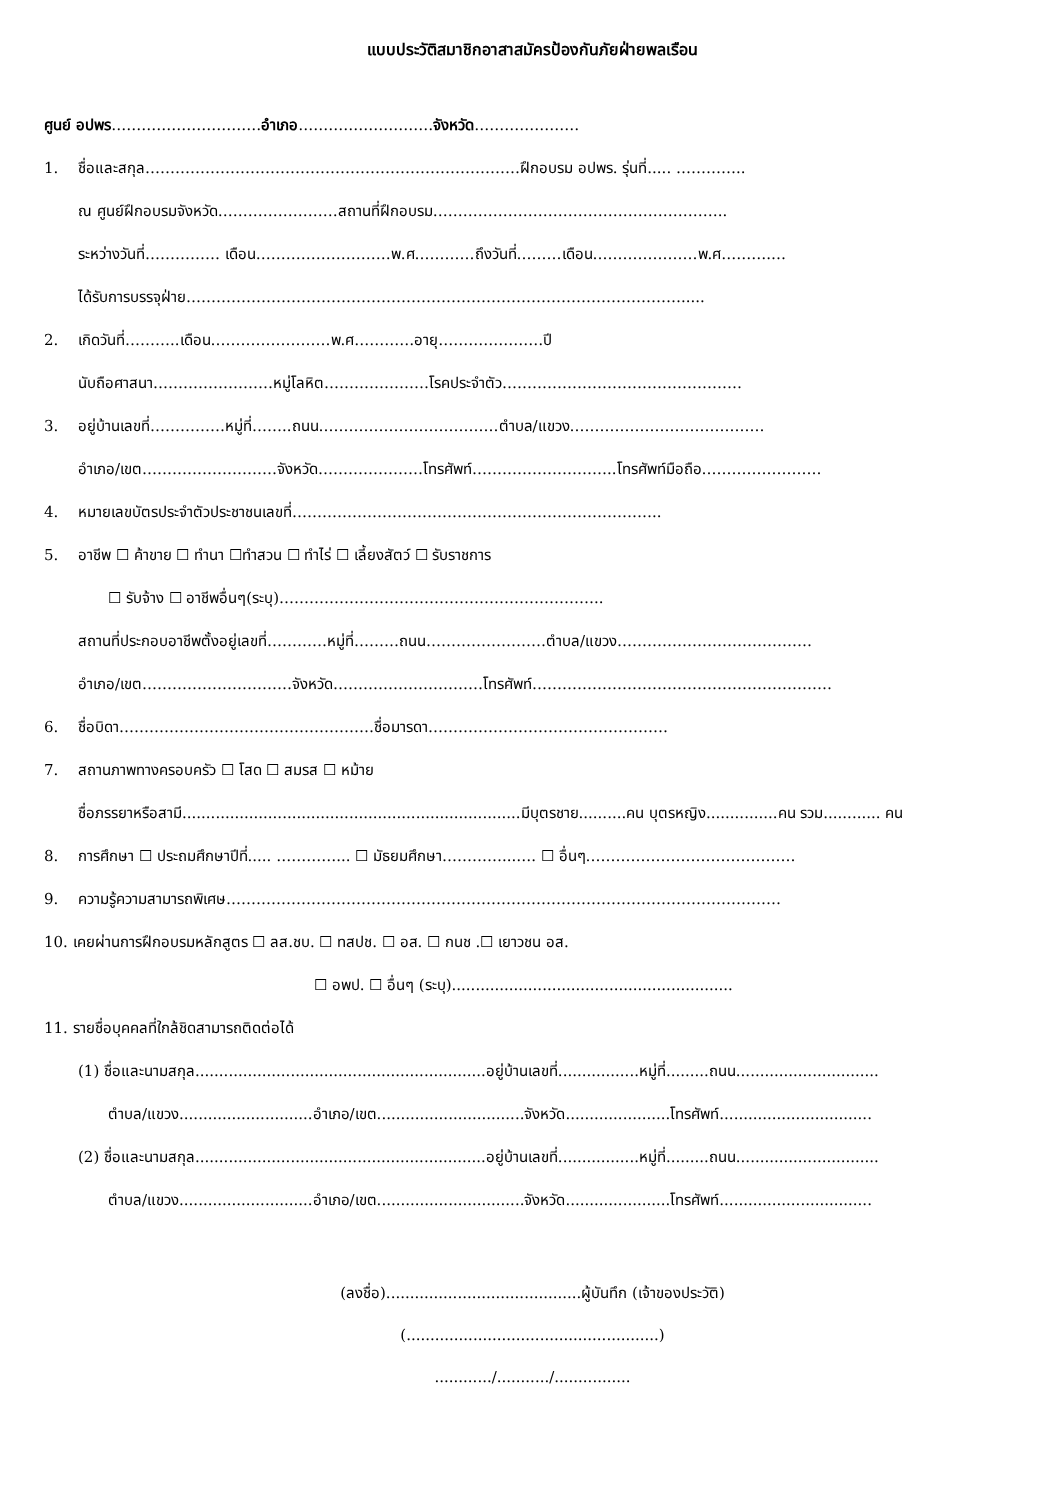แบบประวัติสมาชิกอาสาสมัครป้องกันภัยฝ่ายพลเรือน
ศูนย์ อปพร…………………………อำเภอ………………………จังหวัด…………………
1. ชื่อและสกุล…………………………………………………………………ฝึกอบรม อปพร. รุ่นที่..... …………..
ณ ศูนย์ฝึกอบรมจังหวัด……………………สถานที่ฝึกอบรม…………………………………………………..
ระหว่างวันที่…………… เดือน………………………พ.ศ…………ถึงวันที่………เดือน…………………พ.ศ……….…
ได้รับการบรรจุฝ่าย……………………………………………………………………………………….....
2. เกิดวันที่………..เดือน……………………พ.ศ…………อายุ…………………ปี
นับถือศาสนา……………………หมู่โลหิต…………………โรคประจำตัว…………………………………………
3. อยู่บ้านเลขที่……………หมู่ที่……..ถนน………………………………ตำบล/แขวง…………………………………
อำเภอ/เขต………………………จังหวัด…………………โทรศัพท์………………………..โทรศัพท์มือถือ……………………
4. หมายเลขบัตรประจำตัวประชาชนเลขที่………………………………………………………………..
5. อาชีพ ☐ ค้าขาย ☐ ทำนา ☐ทำสวน ☐ ทำไร่ ☐ เลี้ยงสัตว์ ☐ รับราชการ
☐ รับจ้าง ☐ อาชีพอื่นๆ(ระบุ)………………………………………………………..
สถานที่ประกอบอาชีพตั้งอยู่เลขที่…………หมู่ที่………ถนน……………………ตำบล/แขวง…………………………………
อำเภอ/เขต…………………………จังหวัด…………………………โทรศัพท์……………………………………………………
6. ชื่อบิดา……………………………………………ชื่อมารดา…………………………………………
7. สถานภาพทางครอบครัว ☐ โสด ☐ สมรส ☐ หม้าย
ชื่อภรรยาหรือสามี.......................................................................มีบุตรชาย..........คน บุตรหญิง...............คน รวม............ คน
8. การศึกษา ☐ ประถมศึกษาปีที่..... …………... ☐ มัธยมศึกษา…………...…. ☐ อื่นๆ……………………………………
9. ความรู้ความสามารถพิเศษ…………………………………………………………………………………………………
10. เคยผ่านการฝึกอบรมหลักสูตร ☐ ลส.ชบ. ☐ ทสปช. ☐ อส. ☐ กนช .☐ เยาวชน อส.
☐ อพป. ☐ อื่นๆ (ระบุ)...........................................................
11. รายชื่อบุคคลที่ใกล้ชิดสามารถติดต่อได้
(1) ชื่อและนามสกุล.............................................................อยู่บ้านเลขที่.................หมู่ที่.........ถนน..............................
ตำบล/แขวง............................อำเภอ/เขต...............................จังหวัด......................โทรศัพท์................................
(2) ชื่อและนามสกุล.............................................................อยู่บ้านเลขที่.................หมู่ที่.........ถนน..............................
ตำบล/แขวง............................อำเภอ/เขต...............................จังหวัด......................โทรศัพท์................................
(ลงชื่อ).........................................ผู้บันทึก (เจ้าของประวัติ)
(.....................................................)
............/.........../................